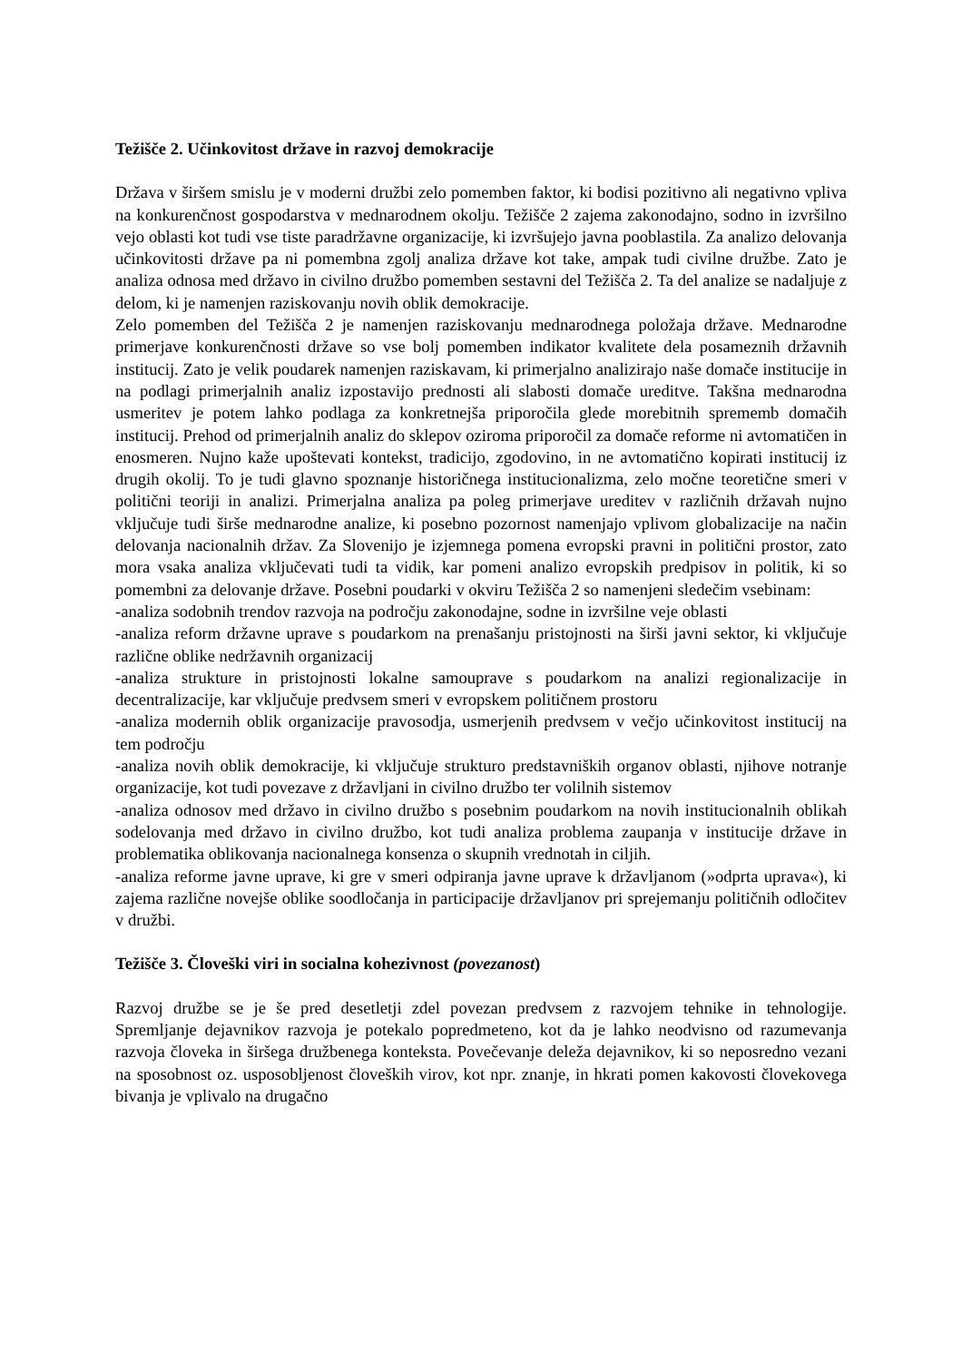Težišče 2. Učinkovitost države in razvoj demokracije
Država v širšem smislu je v moderni družbi zelo pomemben faktor, ki bodisi pozitivno ali negativno vpliva na konkurenčnost gospodarstva v mednarodnem okolju. Težišče 2 zajema zakonodajno, sodno in izvršilno vejo oblasti kot tudi vse tiste paradržavne organizacije, ki izvršujejo javna pooblastila. Za analizo delovanja učinkovitosti države pa ni pomembna zgolj analiza države kot take, ampak tudi civilne družbe. Zato je analiza odnosa med državo in civilno družbo pomemben sestavni del Težišča 2. Ta del analize se nadaljuje z delom, ki je namenjen raziskovanju novih oblik demokracije.
Zelo pomemben del Težišča 2 je namenjen raziskovanju mednarodnega položaja države. Mednarodne primerjave konkurenčnosti države so vse bolj pomemben indikator kvalitete dela posameznih državnih institucij. Zato je velik poudarek namenjen raziskavam, ki primerjalno analizirajo naše domače institucije in na podlagi primerjalnih analiz izpostavijo prednosti ali slabosti domače ureditve. Takšna mednarodna usmeritev je potem lahko podlaga za konkretnejša priporočila glede morebitnih sprememb domačih institucij. Prehod od primerjalnih analiz do sklepov oziroma priporočil za domače reforme ni avtomatičen in enosmeren. Nujno kaže upoštevati kontekst, tradicijo, zgodovino, in ne avtomatično kopirati institucij iz drugih okolij. To je tudi glavno spoznanje historičnega institucionalizma, zelo močne teoretične smeri v politični teoriji in analizi. Primerjalna analiza pa poleg primerjave ureditev v različnih državah nujno vključuje tudi širše mednarodne analize, ki posebno pozornost namenjajo vplivom globalizacije na način delovanja nacionalnih držav. Za Slovenijo je izjemnega pomena evropski pravni in politični prostor, zato mora vsaka analiza vključevati tudi ta vidik, kar pomeni analizo evropskih predpisov in politik, ki so pomembni za delovanje države. Posebni poudarki v okviru Težišča 2 so namenjeni sledečim vsebinam:
-analiza sodobnih trendov razvoja na področju zakonodajne, sodne in izvršilne veje oblasti
-analiza reform državne uprave s poudarkom na prenašanju pristojnosti na širši javni sektor, ki vključuje različne oblike nedržavnih organizacij
-analiza strukture in pristojnosti lokalne samouprave s poudarkom na analizi regionalizacije in decentralizacije, kar vključuje predvsem smeri v evropskem političnem prostoru
-analiza modernih oblik organizacije pravosodja, usmerjenih predvsem v večjo učinkovitost institucij na tem področju
-analiza novih oblik demokracije, ki vključuje strukturo predstavniških organov oblasti, njihove notranje organizacije, kot tudi povezave z državljani in civilno družbo ter volilnih sistemov
-analiza odnosov med državo in civilno družbo s posebnim poudarkom na novih institucionalnih oblikah sodelovanja med državo in civilno družbo, kot tudi analiza problema zaupanja v institucije države in problematika oblikovanja nacionalnega konsenza o skupnih vrednotah in ciljih.
-analiza reforme javne uprave, ki gre v smeri odpiranja javne uprave k državljanom (»odprta uprava«), ki zajema različne novejše oblike soodločanja in participacije državljanov pri sprejemanju političnih odločitev v družbi.
Težišče 3. Človeški viri in socialna kohezivnost (povezanost)
Razvoj družbe se je še pred desetletji zdel povezan predvsem z razvojem tehnike in tehnologije. Spremljanje dejavnikov razvoja je potekalo popredmeteno, kot da je lahko neodvisno od razumevanja razvoja človeka in širšega družbenega konteksta. Povečevanje deleža dejavnikov, ki so neposredno vezani na sposobnost oz. usposobljenost človeških virov, kot npr. znanje, in hkrati pomen kakovosti človekovega bivanja je vplivalo na drugačno